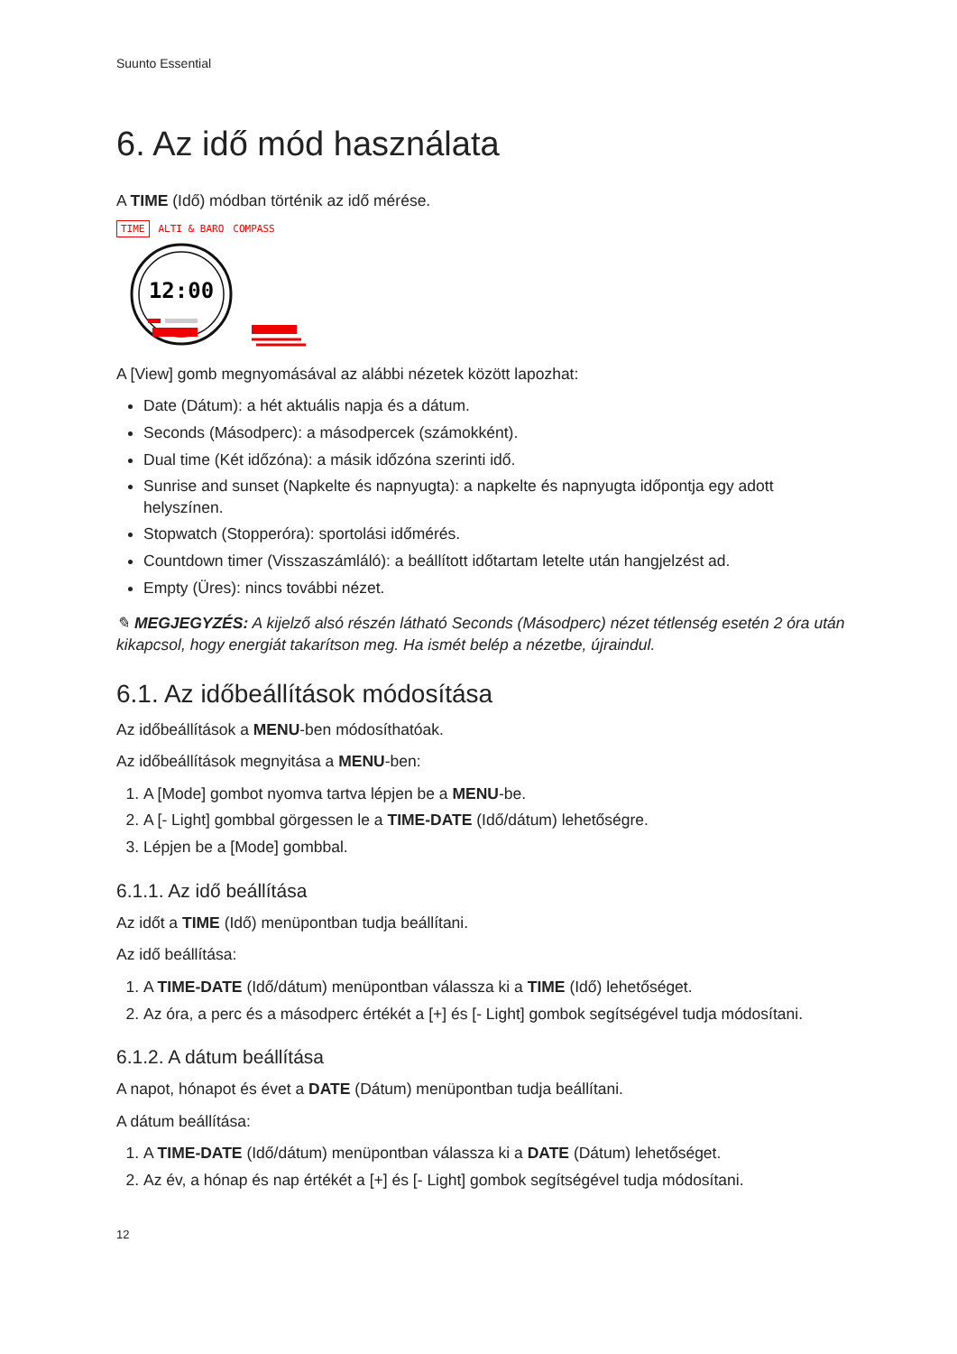Suunto Essential
6. Az idő mód használata
A TIME (Idő) módban történik az idő mérése.
TIME ALTI & BARO COMPASS
12:00
A [View] gomb megnyomásával az alábbi nézetek között lapozhat:
Date (Dátum): a hét aktuális napja és a dátum.
Seconds (Másodperc): a másodpercek (számokként).
Dual time (Két időzóna): a másik időzóna szerinti idő.
Sunrise and sunset (Napkelte és napnyugta): a napkelte és napnyugta időpontja egy adott helyszínen.
Stopwatch (Stopperóra): sportolási időmérés.
Countdown timer (Visszaszámláló): a beállított időtartam letelte után hangjelzést ad.
Empty (Üres): nincs további nézet.
✎ MEGJEGYZÉS: A kijelző alsó részén látható Seconds (Másodperc) nézet tétlenség esetén 2 óra után kikapcsol, hogy energiát takarítson meg. Ha ismét belép a nézetbe, újraindul.
6.1. Az időbeállítások módosítása
Az időbeállítások a MENU-ben módosíthatóak.
Az időbeállítások megnyitása a MENU-ben:
1. A [Mode] gombot nyomva tartva lépjen be a MENU-be.
2. A [- Light] gombbal görgessen le a TIME-DATE (Idő/dátum) lehetőségre.
3. Lépjen be a [Mode] gombbal.
6.1.1. Az idő beállítása
Az időt a TIME (Idő) menüpontban tudja beállítani.
Az idő beállítása:
1. A TIME-DATE (Idő/dátum) menüpontban válassza ki a TIME (Idő) lehetőséget.
2. Az óra, a perc és a másodperc értékét a [+] és [- Light] gombok segítségével tudja módosítani.
6.1.2. A dátum beállítása
A napot, hónapot és évet a DATE (Dátum) menüpontban tudja beállítani.
A dátum beállítása:
1. A TIME-DATE (Idő/dátum) menüpontban válassza ki a DATE (Dátum) lehetőséget.
2. Az év, a hónap és nap értékét a [+] és [- Light] gombok segítségével tudja módosítani.
12